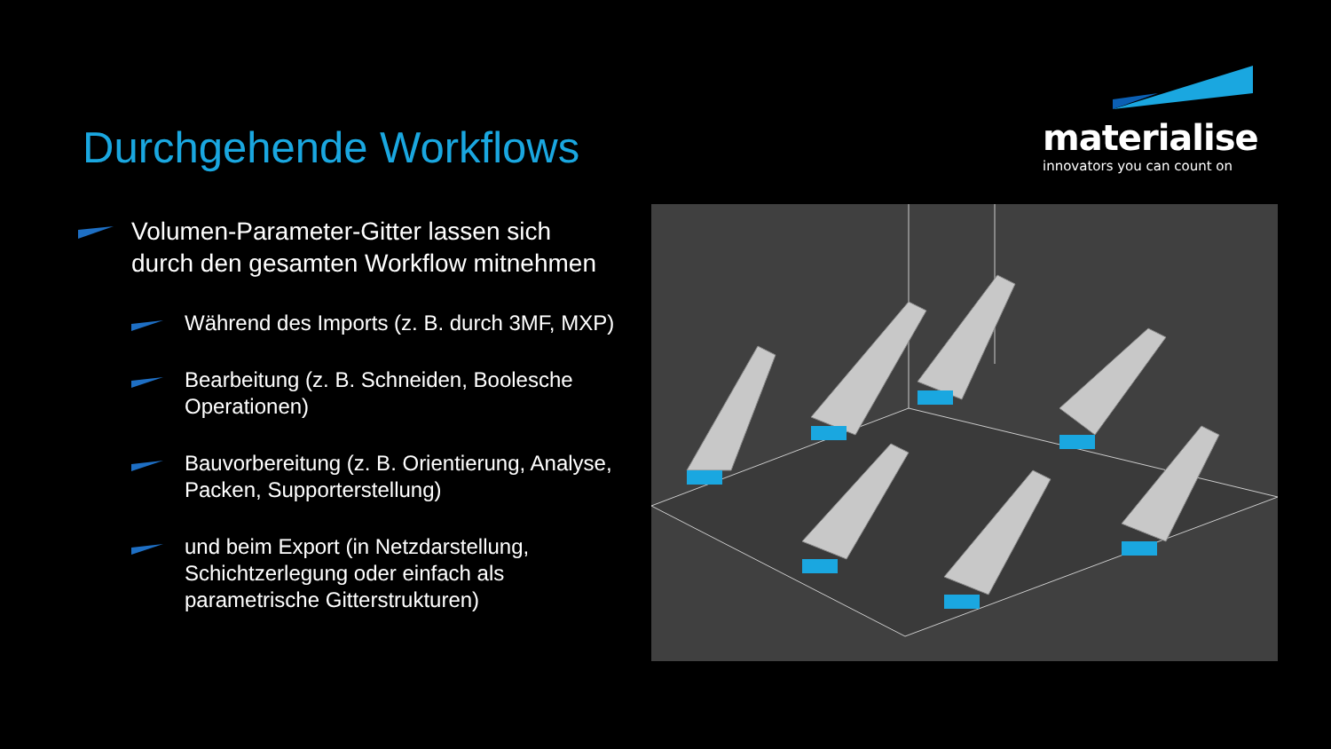Durchgehende Workflows
materialise
innovators you can count on
Volumen-Parameter-Gitter lassen sich durch den gesamten Workflow mitnehmen
Während des Imports (z. B. durch 3MF, MXP)
Bearbeitung (z. B. Schneiden, Boolesche Operationen)
Bauvorbereitung (z. B. Orientierung, Analyse, Packen, Supporterstellung)
und beim Export (in Netzdarstellung, Schichtzerlegung oder einfach als parametrische Gitterstrukturen)